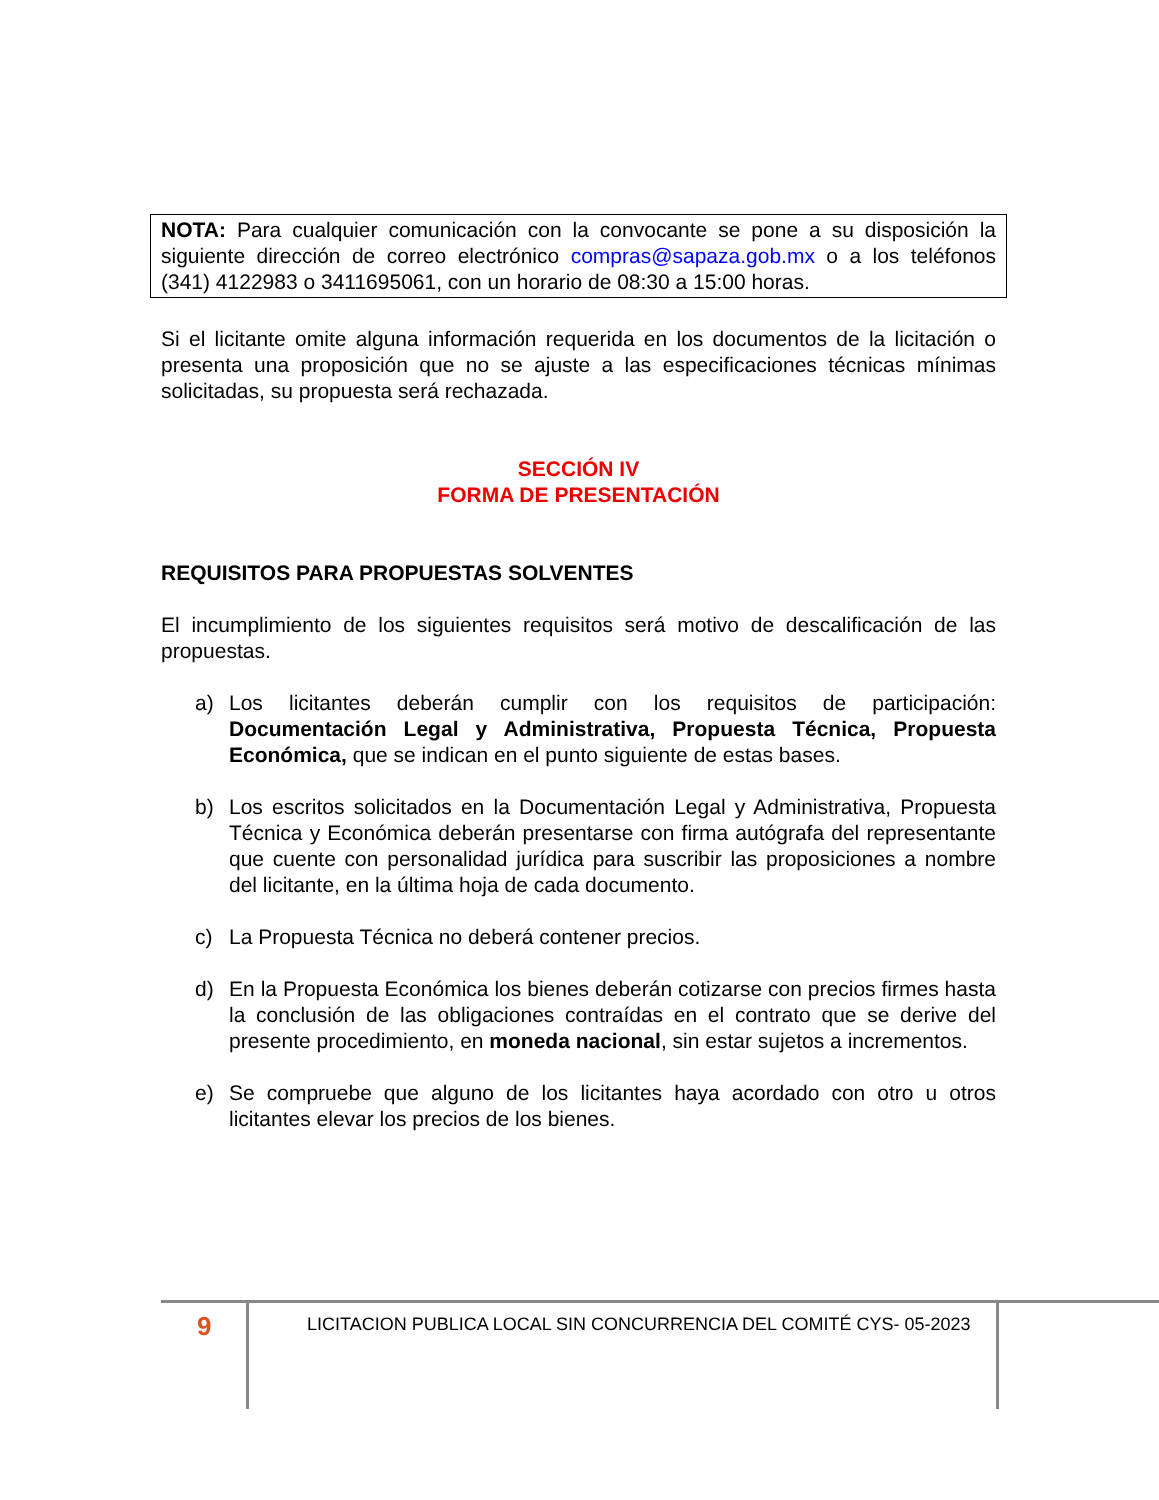NOTA: Para cualquier comunicación con la convocante se pone a su disposición la siguiente dirección de correo electrónico compras@sapaza.gob.mx o a los teléfonos (341) 4122983 o 3411695061, con un horario de 08:30 a 15:00 horas.
Si el licitante omite alguna información requerida en los documentos de la licitación o presenta una proposición que no se ajuste a las especificaciones técnicas mínimas solicitadas, su propuesta será rechazada.
SECCIÓN IV
FORMA DE PRESENTACIÓN
REQUISITOS PARA PROPUESTAS SOLVENTES
El incumplimiento de los siguientes requisitos será motivo de descalificación de las propuestas.
a) Los licitantes deberán cumplir con los requisitos de participación: Documentación Legal y Administrativa, Propuesta Técnica, Propuesta Económica, que se indican en el punto siguiente de estas bases.
b) Los escritos solicitados en la Documentación Legal y Administrativa, Propuesta Técnica y Económica deberán presentarse con firma autógrafa del representante que cuente con personalidad jurídica para suscribir las proposiciones a nombre del licitante, en la última hoja de cada documento.
c) La Propuesta Técnica no deberá contener precios.
d) En la Propuesta Económica los bienes deberán cotizarse con precios firmes hasta la conclusión de las obligaciones contraídas en el contrato que se derive del presente procedimiento, en moneda nacional, sin estar sujetos a incrementos.
e) Se compruebe que alguno de los licitantes haya acordado con otro u otros licitantes elevar los precios de los bienes.
9
LICITACION PUBLICA LOCAL SIN CONCURRENCIA DEL COMITÉ CYS- 05-2023